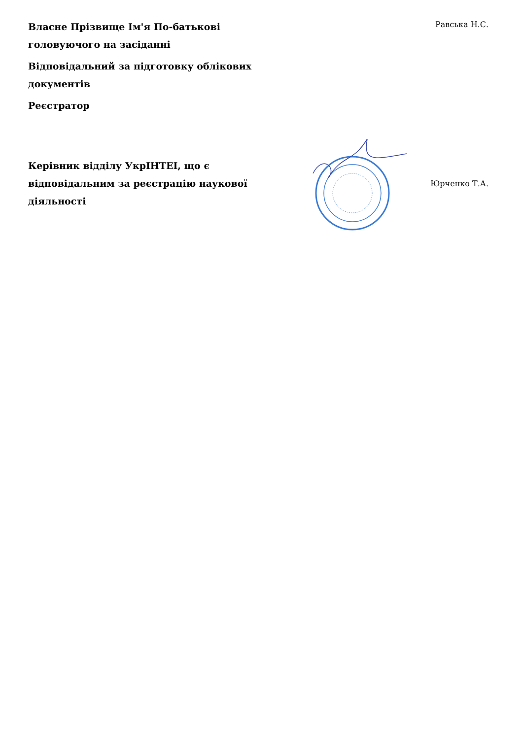Власне Прізвище Ім'я По-батькові головуючого на засіданні
Відповідальний за підготовку облікових документів
Реєстратор
Равська Н.С.
Керівник відділу УкрІНТЕІ, що є відповідальним за реєстрацію наукової діяльності
Юрченко Т.А.